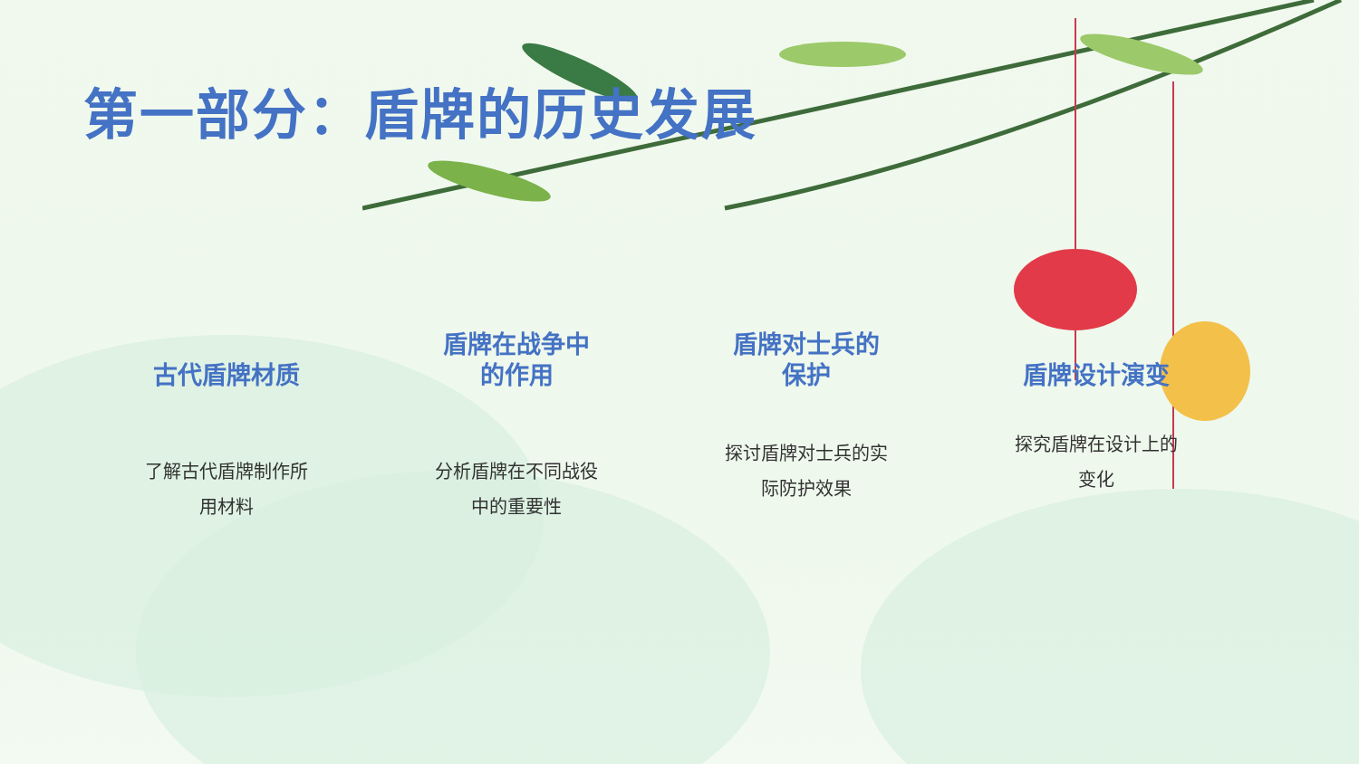第一部分：盾牌的历史发展
古代盾牌材质
了解古代盾牌制作所用材料
盾牌在战争中
的作用
分析盾牌在不同战役中的重要性
盾牌对士兵的
保护
探讨盾牌对士兵的实际防护效果
盾牌设计演变
探究盾牌在设计上的变化